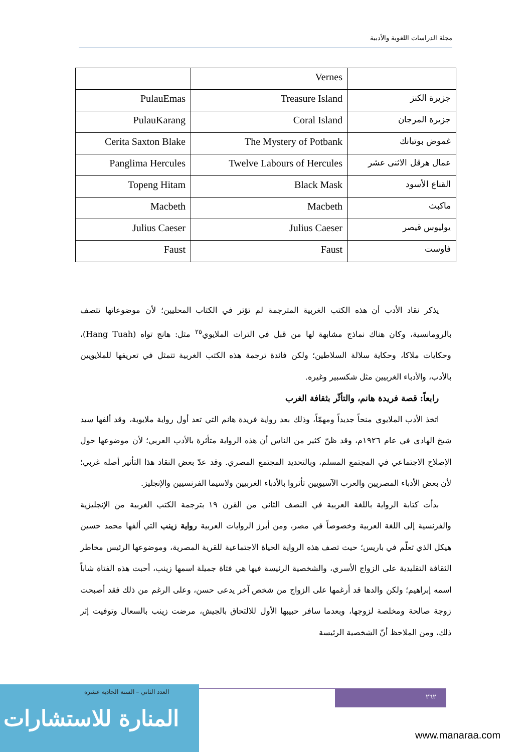مجلة الدراسات اللغوية والأدبية
| | Vernes | |
| جزيرة الكنز | Treasure Island | PulauEmas |
| جزيرة المرجان | Coral Island | PulauKarang |
| غموض بوتبانك | The Mystery of Potbank | Cerita Saxton Blake |
| عمال هرقل الاثنى عشر | Twelve Labours of Hercules | Panglima Hercules |
| القناع الأسود | Black Mask | Topeng Hitam |
| ماكبث | Macbeth | Macbeth |
| يوليوس قيصر | Julius Caeser | Julius Caeser |
| فاوست | Faust | Faust |
يذكر نقاد الأدب أن هذه الكتب الغربية المترجمة لم تؤثر في الكتاب المحليين؛ لأن موضوعاتها تتصف بالرومانسية، وكان هناك نماذج مشابهة لها من قبل في التراث الملايوي<sup>٢٥</sup> مثل: هانج تواه (Hang Tuah)، وحكايات ملاكا، وحكاية سلالة السلاطين؛ ولكن فائدة ترجمة هذه الكتب الغربية تتمثل في تعريفها للملايويين بالأدب، والأدباء الغربيين مثل شكسبير وغيره.
رابعاً: قصة فريدة هانم، والتأثّر بثقافة الغرب
اتخذ الأدب الملايوي منحاً جديداً ومهمّاً، وذلك بعد رواية فريدة هانم التي تعد أول رواية ملايوية، وقد ألفها سيد شيخ الهادي في عام ١٩٢٦م، وقد ظنّ كثير من الناس أن هذه الرواية متأثرة بالأدب العربي؛ لأن موضوعها حول الإصلاح الاجتماعي في المجتمع المسلم، وبالتحديد المجتمع المصري. وقد عدّ بعض النقاد هذا التأثير أصله غربي؛ لأن بعض الأدباء المصريين والعرب الآسيويين تأثروا بالأدباء الغربيين ولاسيما الفرنسيين والإنجليز.
بدأت كتابة الرواية باللغة العربية في النصف الثاني من القرن ١٩ بترجمة الكتب الغربية من الإنجليزية والفرنسية إلى اللغة العربية وخصوصاً في مصر، ومن أبرز الروايات العربية رواية زينب التي ألفها محمد حسين هيكل الذي تعلّم في باريس؛ حيث تصف هذه الرواية الحياة الاجتماعية للقرية المصرية، وموضوعها الرئيس مخاطر الثقافة التقليدية على الزواج الأسري، والشخصية الرئيسة فيها هي فتاة جميلة اسمها زينب، أحبت هذه الفتاة شاباً اسمه إبراهيم؛ ولكن والدها قد أرغمها على الزواج من شخص آخر يدعى حسن، وعلى الرغم من ذلك فقد أصبحت زوجة صالحة ومخلصة لزوجها، وبعدما سافر حبيبها الأول للالتحاق بالجيش، مرضت زينب بالسعال وتوفيت إثر ذلك، ومن الملاحظ أنّ الشخصية الرئيسة
٢٦٢
العدد الثاني – السنة الحادية عشرة
المنارة للاستشارات
www.manaraa.com